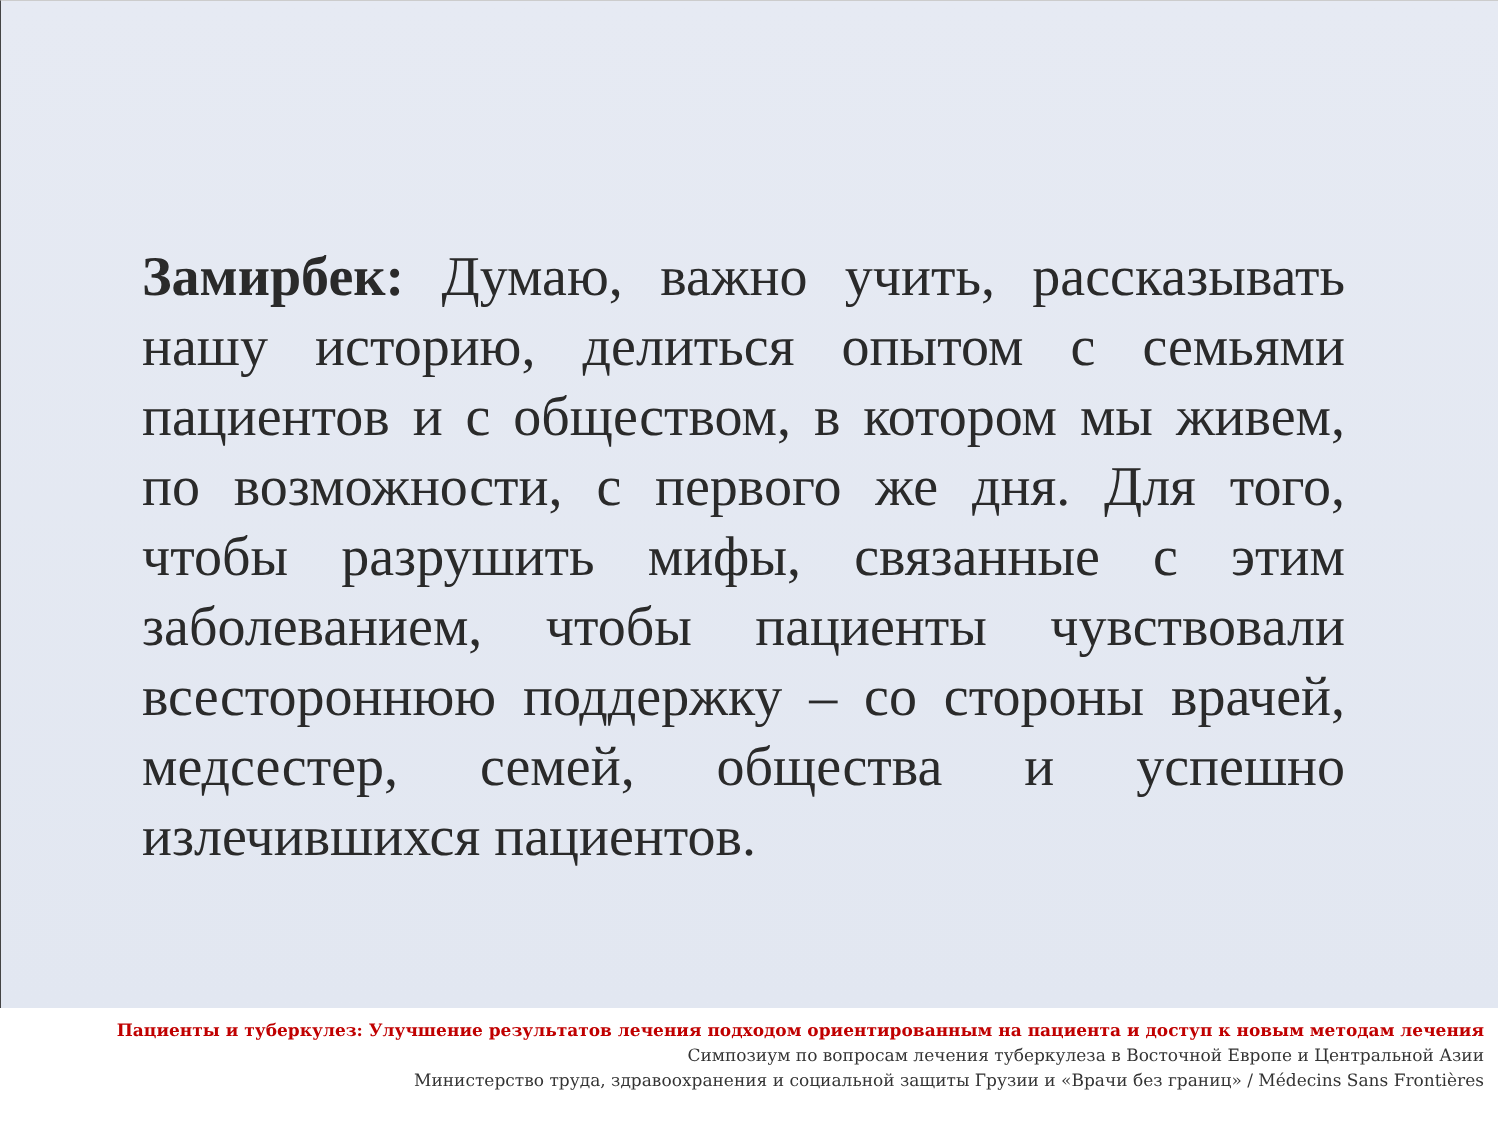Замирбек: Думаю, важно учить, рассказывать нашу историю, делиться опытом с семьями пациентов и с обществом, в котором мы живем, по возможности, с первого же дня. Для того, чтобы разрушить мифы, связанные с этим заболеванием, чтобы пациенты чувствовали всестороннюю поддержку – со стороны врачей, медсестер, семей, общества и успешно излечившихся пациентов.
Пациенты и туберкулез: Улучшение результатов лечения подходом ориентированным на пациента и доступ к новым методам лечения
Симпозиум по вопросам лечения туберкулеза в Восточной Европе и Центральной Азии
Министерство труда, здравоохранения и социальной защиты Грузии и «Врачи без границ» / Médecins Sans Frontières